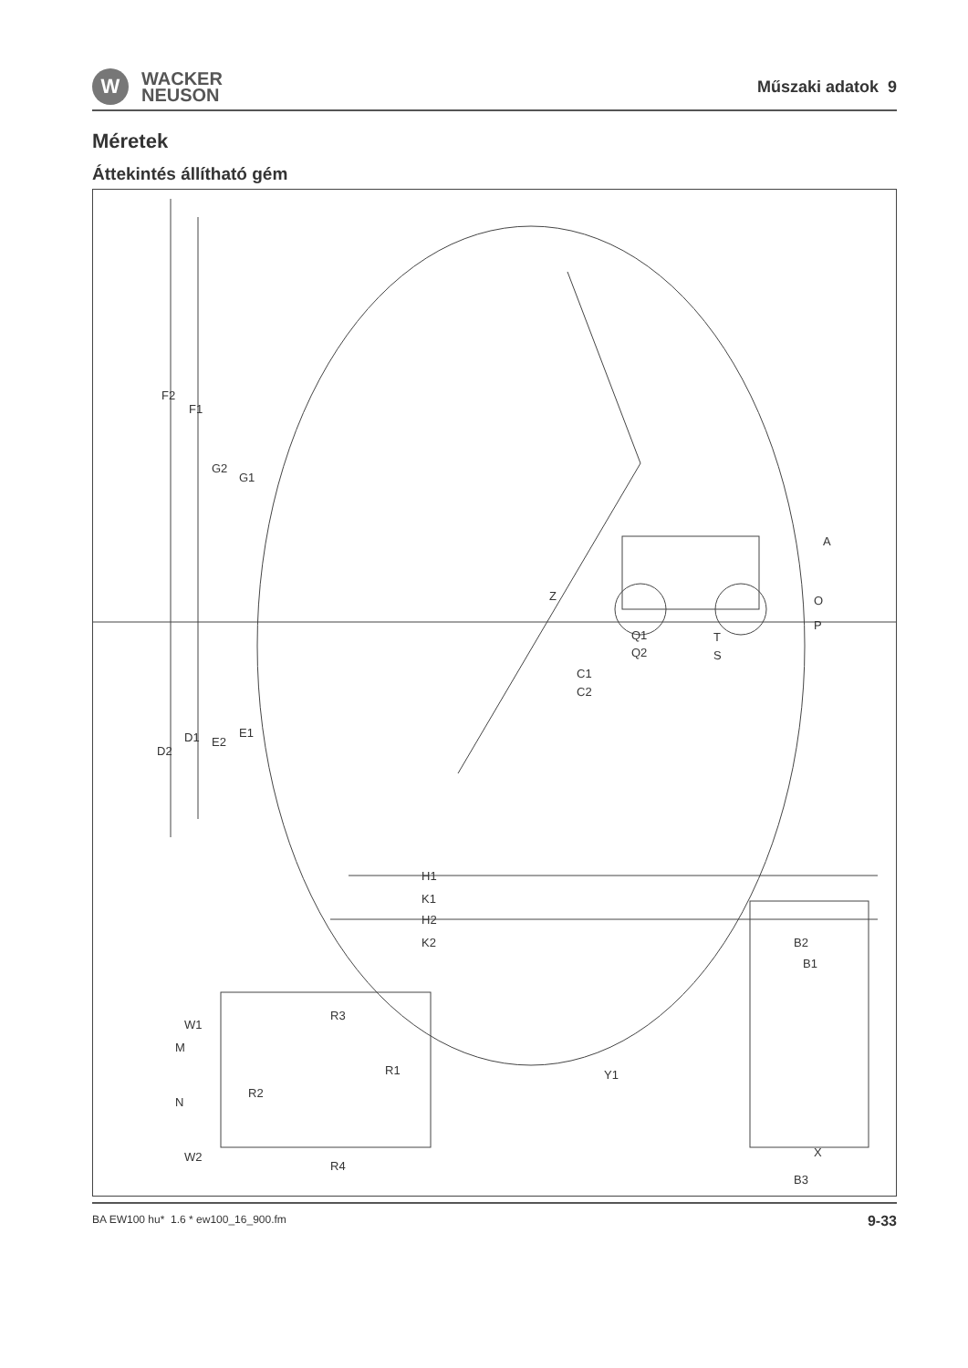W
WACKER
NEUSON
Műszaki adatok 9
Méretek
Áttekintés állítható gém
F2
F1
G2
G1
A
Z
O
P
Q1
Q2
T
S
C1
C2
D2
D1
E2
E1
H1
K1
H2
K2
W1
R3
M
R1
Y1
N
R2
W2
R4
B2
B1
X
B3
BA EW100 hu* 1.6 * ew100_16_900.fm 9-33